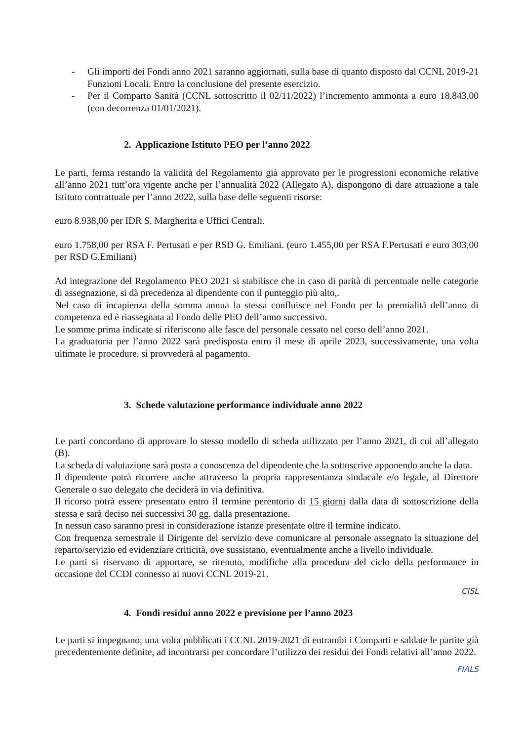- Gli importi dei Fondi anno 2021 saranno aggiornati, sulla base di quanto disposto dal CCNL 2019-21 Funzioni Locali. Entro la conclusione del presente esercizio.
- Per il Comparto Sanità (CCNL sottoscritto il 02/11/2022) l’incremento ammonta a euro 18.843,00 (con decorrenza 01/01/2021).
2. Applicazione Istituto PEO per l’anno 2022
Le parti, ferma restando la validità del Regolamento già approvato per le progressioni economiche relative all’anno 2021 tutt’ora vigente anche per l’annualità 2022 (Allegato A), dispongono di dare attuazione a tale Istituto contrattuale per l’anno 2022, sulla base delle seguenti risorse:
euro 8.938,00 per IDR S. Margherita e Uffici Centrali.
euro 1.758,00 per RSA F. Pertusati e per RSD G. Emiliani. (euro 1.455,00 per RSA F.Pertusati e euro 303,00 per RSD G.Emiliani)
Ad integrazione del Regolamento PEO 2021 si stabilisce che in caso di parità di percentuale nelle categorie di assegnazione, si dà precedenza al dipendente con il punteggio più alto,.
Nel caso di incapienza della somma annua la stessa confluisce nel Fondo per la premialità dell’anno di competenza ed è riassegnata al Fondo delle PEO dell’anno successivo.
Le somme prima indicate si riferiscono alle fasce del personale cessato nel corso dell’anno 2021.
La graduatoria per l’anno 2022 sarà predisposta entro il mese di aprile 2023, successivamente, una volta ultimate le procedure, si provvederà al pagamento.
3. Schede valutazione performance individuale anno 2022
Le parti concordano di approvare lo stesso modello di scheda utilizzato per l’anno 2021, di cui all’allegato (B).
La scheda di valutazione sarà posta a conoscenza del dipendente che la sottoscrive apponendo anche la data.
Il dipendente potrà ricorrere anche attraverso la propria rappresentanza sindacale e/o legale, al Direttore Generale o suo delegato che deciderà in via definitiva.
Il ricorso potrà essere presentato entro il termine perentorio di 15 giorni dalla data di sottoscrizione della stessa e sarà deciso nei successivi 30 gg. dalla presentazione.
In nessun caso saranno presi in considerazione istanze presentate oltre il termine indicato.
Con frequenza semestrale il Dirigente del servizio deve comunicare al personale assegnato la situazione del reparto/servizio ed evidenziare criticità, ove sussistano, eventualmente anche a livello individuale.
Le parti si riservano di apportare, se ritenuto, modifiche alla procedura del ciclo della performance in occasione del CCDI connesso ai nuovi CCNL 2019-21.
CISL
4. Fondi residui anno 2022 e previsione per l’anno 2023
Le parti si impegnano, una volta pubblicati i CCNL 2019-2021 di entrambi i Comparti e saldate le partite già precedentemente definite, ad incontrarsi per concordare l’utilizzo dei residui dei Fondi relativi all’anno 2022.
FIALS